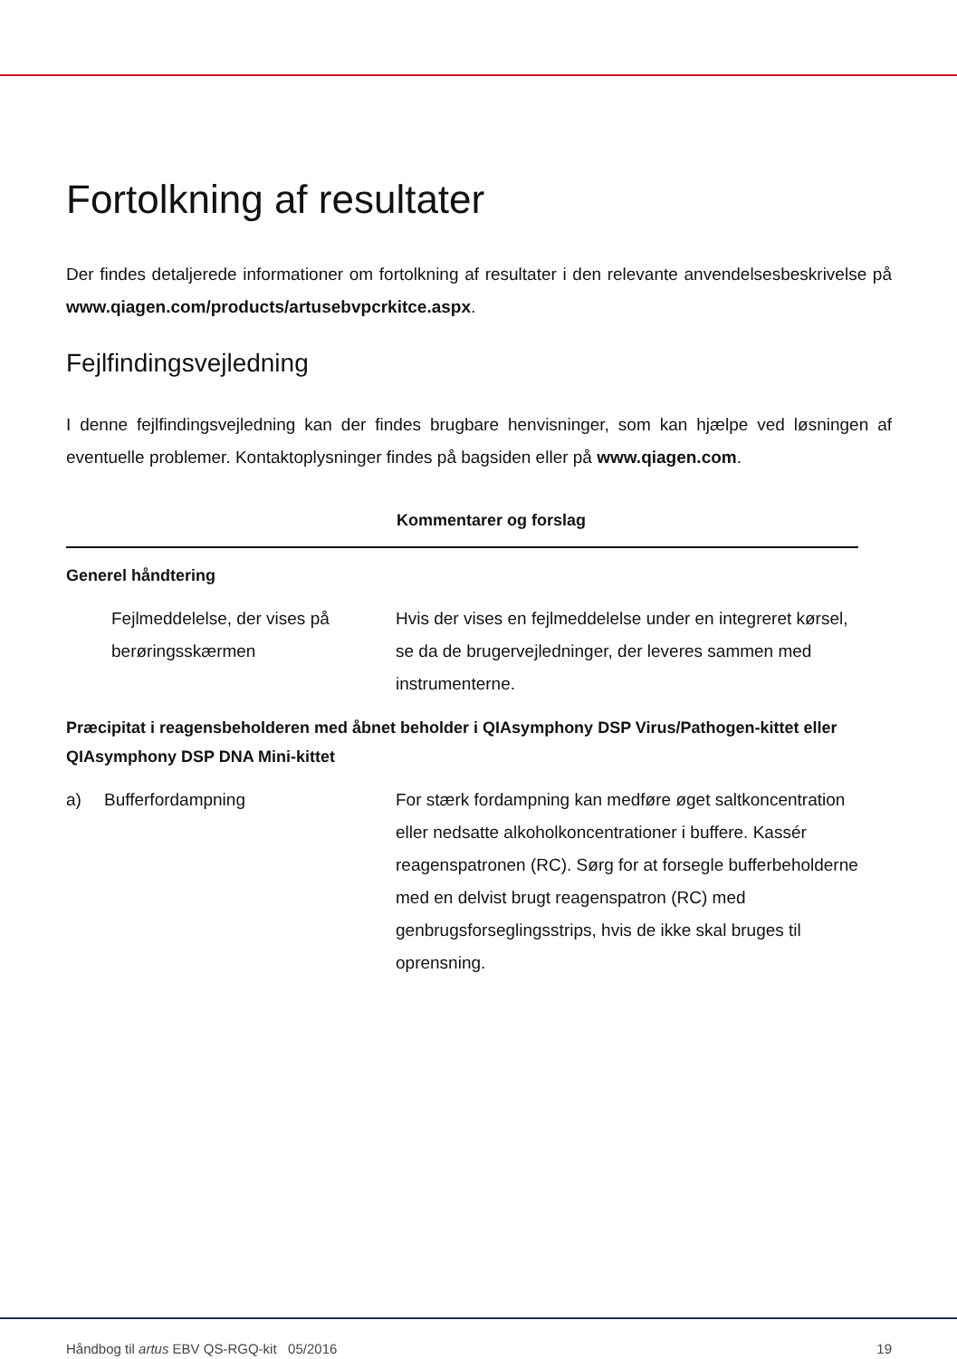Fortolkning af resultater
Der findes detaljerede informationer om fortolkning af resultater i den relevante anvendelsesbeskrivelse på www.qiagen.com/products/artusebvpcrkitce.aspx.
Fejlfindingsvejledning
I denne fejlfindingsvejledning kan der findes brugbare henvisninger, som kan hjælpe ved løsningen af eventuelle problemer. Kontaktoplysninger findes på bagsiden eller på www.qiagen.com.
| | | Kommentarer og forslag |
| --- | --- | --- |
| Generel håndtering | | |
| | Fejlmeddelelse, der vises på berøringsskærmen | Hvis der vises en fejlmeddelelse under en integreret kørsel, se da de brugervejledninger, der leveres sammen med instrumenterne. |
| Præcipitat i reagensbeholderen med åbnet beholder i QIAsymphony DSP Virus/Pathogen-kittet eller QIAsymphony DSP DNA Mini-kittet | | |
| a) | Bufferfordampning | For stærk fordampning kan medføre øget saltkoncentration eller nedsatte alkoholkoncentrationer i buffere. Kassér reagenspatronen (RC). Sørg for at forsegle bufferbeholderne med en delvist brugt reagenspatron (RC) med genbrugsforseglingsstrips, hvis de ikke skal bruges til oprensning. |
Håndbog til artus EBV QS-RGQ-kit 05/2016 19